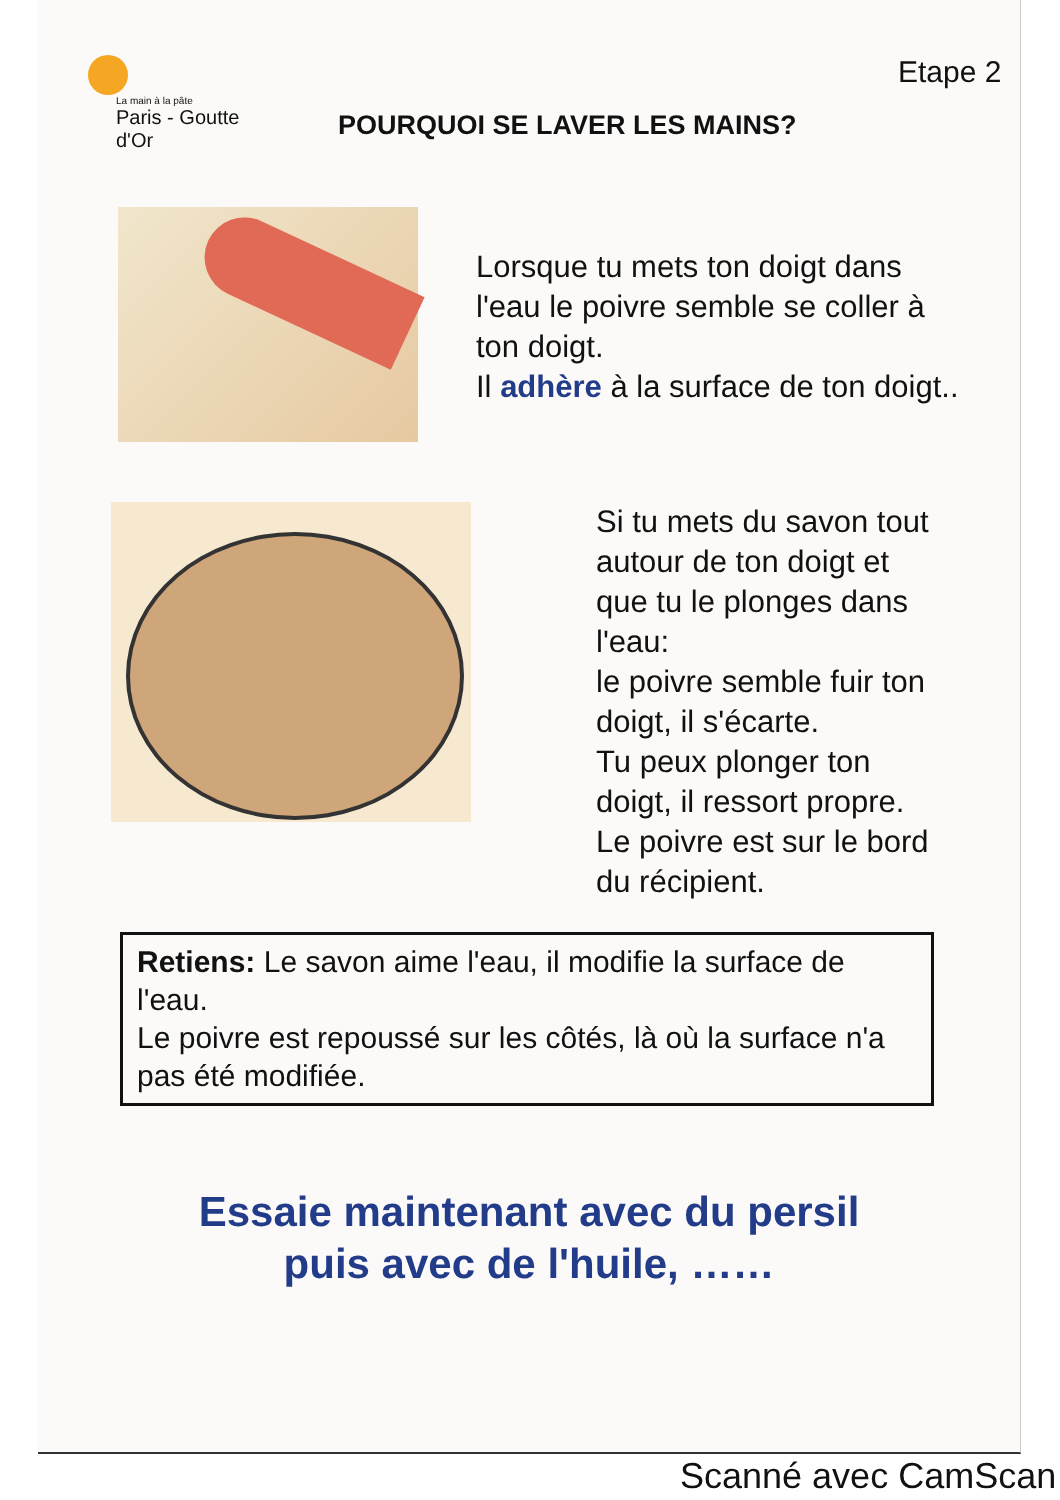La main à la pâte
Paris - Goutte d'Or
POURQUOI SE LAVER LES MAINS?
Etape 2
Lorsque tu mets ton doigt dans
l'eau le poivre semble se coller à
ton doigt.
Il adhère à la surface de ton doigt..
Si tu mets du savon tout
autour de ton doigt et
que tu le plonges dans
l'eau:
le poivre semble fuir ton
doigt, il s'écarte.
Tu peux plonger ton
doigt, il ressort propre.
Le poivre est sur le bord
du récipient.
Retiens: Le savon aime l'eau, il modifie la surface de l'eau.
Le poivre est repoussé sur les côtés, là où la surface n'a pas été modifiée.
Essaie maintenant avec du persil
puis avec de l'huile, ……
Scanné avec CamScan